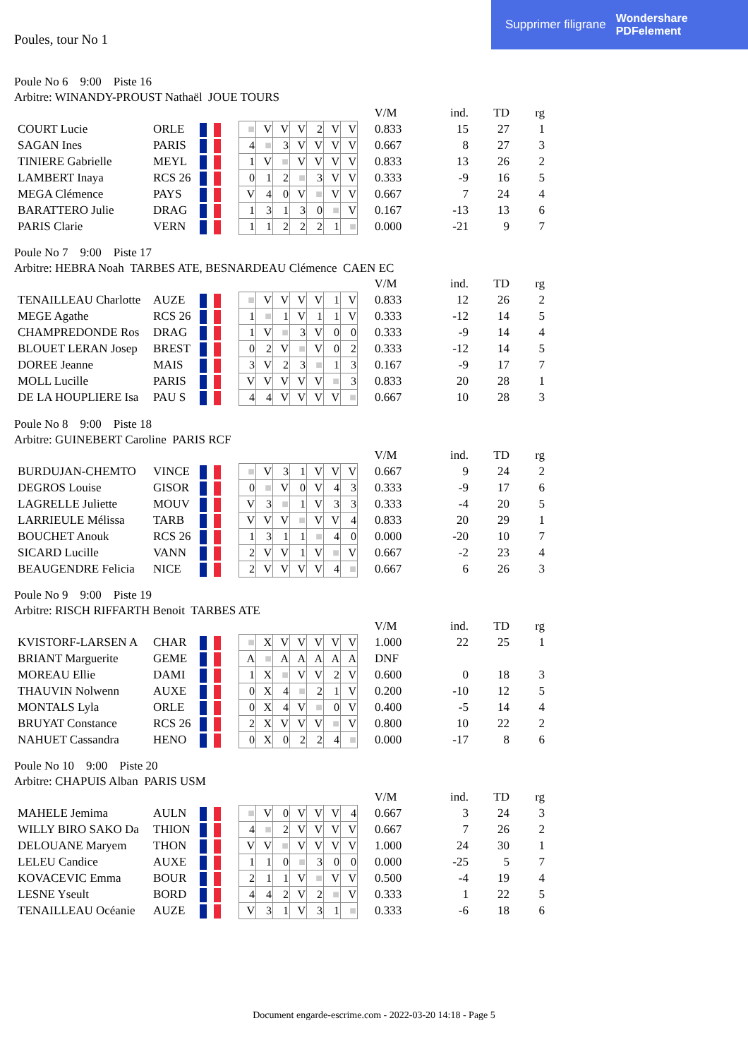Supprimer filigrane Wondershare
PDFelement
Poules, tour No 1
Poule No 6 9:00 Piste 16
Arbitre: WINANDY-PROUST Nathaël JOUE TOURS
| | | | | | | | | | | | V/M | ind. | TD | rg |
| COURT Lucie | ORLE | | | ■ | V | V | V | 2 | V | V | 0.833 | 15 | 27 | 1 |
| SAGAN Ines | PARIS | | | 4 | ■ | 3 | V | V | V | V | 0.667 | 8 | 27 | 3 |
| TINIERE Gabrielle | MEYL | | | 1 | V | ■ | V | V | V | V | 0.833 | 13 | 26 | 2 |
| LAMBERT Inaya | RCS 26 | | | 0 | 1 | 2 | ■ | 3 | V | V | 0.333 | -9 | 16 | 5 |
| MEGA Clémence | PAYS | | | V | 4 | 0 | V | ■ | V | V | 0.667 | 7 | 24 | 4 |
| BARATTERO Julie | DRAG | | | 1 | 3 | 1 | 3 | 0 | ■ | V | 0.167 | -13 | 13 | 6 |
| PARIS Clarie | VERN | | | 1 | 1 | 2 | 2 | 2 | 1 | ■ | 0.000 | -21 | 9 | 7 |
Poule No 7 9:00 Piste 17
Arbitre: HEBRA Noah TARBES ATE, BESNARDEAU Clémence CAEN EC
| | | | | | | | | | | | V/M | ind. | TD | rg |
| TENAILLEAU Charlotte | AUZE | | | ■ | V | V | V | V | 1 | V | 0.833 | 12 | 26 | 2 |
| MEGE Agathe | RCS 26 | | | 1 | ■ | 1 | V | 1 | 1 | V | 0.333 | -12 | 14 | 5 |
| CHAMPREDONDE Ros | DRAG | | | 1 | V | ■ | 3 | V | 0 | 0 | 0.333 | -9 | 14 | 4 |
| BLOUET LERAN Josep | BREST | | | 0 | 2 | V | ■ | V | 0 | 2 | 0.333 | -12 | 14 | 5 |
| DOREE Jeanne | MAIS | | | 3 | V | 2 | 3 | ■ | 1 | 3 | 0.167 | -9 | 17 | 7 |
| MOLL Lucille | PARIS | | | V | V | V | V | V | ■ | 3 | 0.833 | 20 | 28 | 1 |
| DE LA HOUPLIERE Isa | PAU S | | | 4 | 4 | V | V | V | V | ■ | 0.667 | 10 | 28 | 3 |
Poule No 8 9:00 Piste 18
Arbitre: GUINEBERT Caroline PARIS RCF
| | | | | | | | | | | | V/M | ind. | TD | rg |
| BURDUJAN-CHEMTO | VINCE | | | ■ | V | 3 | 1 | V | V | V | 0.667 | 9 | 24 | 2 |
| DEGROS Louise | GISOR | | | 0 | ■ | V | 0 | V | 4 | 3 | 0.333 | -9 | 17 | 6 |
| LAGRELLE Juliette | MOUV | | | V | 3 | ■ | 1 | V | 3 | 3 | 0.333 | -4 | 20 | 5 |
| LARRIEULE Mélissa | TARB | | | V | V | V | ■ | V | V | 4 | 0.833 | 20 | 29 | 1 |
| BOUCHET Anouk | RCS 26 | | | 1 | 3 | 1 | 1 | ■ | 4 | 0 | 0.000 | -20 | 10 | 7 |
| SICARD Lucille | VANN | | | 2 | V | V | 1 | V | ■ | V | 0.667 | -2 | 23 | 4 |
| BEAUGENDRE Felicia | NICE | | | 2 | V | V | V | V | 4 | ■ | 0.667 | 6 | 26 | 3 |
Poule No 9 9:00 Piste 19
Arbitre: RISCH RIFFARTH Benoit TARBES ATE
| | | | | | | | | | | | V/M | ind. | TD | rg |
| KVISTORF-LARSEN A | CHAR | | | ■ | X | V | V | V | V | V | 1.000 | 22 | 25 | 1 |
| BRIANT Marguerite | GEME | | | A | ■ | A | A | A | A | A | DNF | | | |
| MOREAU Ellie | DAMI | | | 1 | X | ■ | V | V | 2 | V | 0.600 | 0 | 18 | 3 |
| THAUVIN Nolwenn | AUXE | | | 0 | X | 4 | ■ | 2 | 1 | V | 0.200 | -10 | 12 | 5 |
| MONTALS Lyla | ORLE | | | 0 | X | 4 | V | ■ | 0 | V | 0.400 | -5 | 14 | 4 |
| BRUYAT Constance | RCS 26 | | | 2 | X | V | V | V | ■ | V | 0.800 | 10 | 22 | 2 |
| NAHUET Cassandra | HENO | | | 0 | X | 0 | 2 | 2 | 4 | ■ | 0.000 | -17 | 8 | 6 |
Poule No 10 9:00 Piste 20
Arbitre: CHAPUIS Alban PARIS USM
| | | | | | | | | | | | V/M | ind. | TD | rg |
| MAHELE Jemima | AULN | | | ■ | V | 0 | V | V | V | 4 | 0.667 | 3 | 24 | 3 |
| WILLY BIRO SAKO Da | THION | | | 4 | ■ | 2 | V | V | V | V | 0.667 | 7 | 26 | 2 |
| DELOUANE Maryem | THON | | | V | V | ■ | V | V | V | V | 1.000 | 24 | 30 | 1 |
| LELEU Candice | AUXE | | | 1 | 1 | 0 | ■ | 3 | 0 | 0 | 0.000 | -25 | 5 | 7 |
| KOVACEVIC Emma | BOUR | | | 2 | 1 | 1 | V | ■ | V | V | 0.500 | -4 | 19 | 4 |
| LESNE Yseult | BORD | | | 4 | 4 | 2 | V | 2 | ■ | V | 0.333 | 1 | 22 | 5 |
| TENAILLEAU Océanie | AUZE | | | V | 3 | 1 | V | 3 | 1 | ■ | 0.333 | -6 | 18 | 6 |
Document engarde-escrime.com - 2022-03-20 14:18 - Page 5